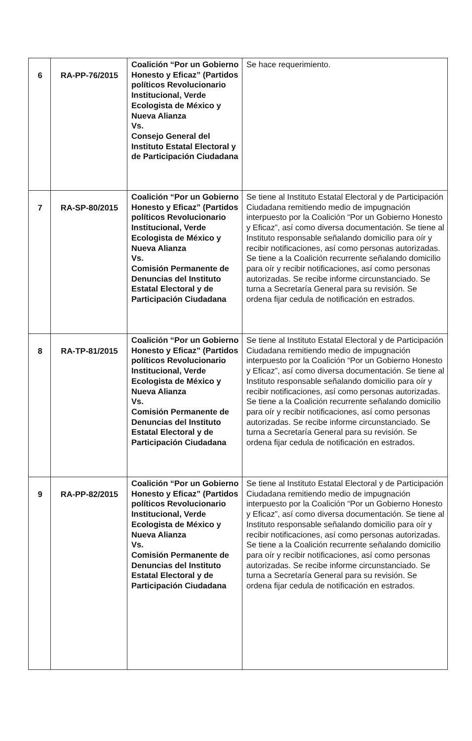| 6 | RA-PP-76/2015 | Coalición “Por un Gobierno Honesto y Eficaz” (Partidos políticos Revolucionario Institucional, Verde Ecologista de México y Nueva Alianza Vs. Consejo General del Instituto Estatal Electoral y de Participación Ciudadana | Se hace requerimiento. |
| 7 | RA-SP-80/2015 | Coalición “Por un Gobierno Honesto y Eficaz” (Partidos políticos Revolucionario Institucional, Verde Ecologista de México y Nueva Alianza Vs. Comisión Permanente de Denuncias del Instituto Estatal Electoral y de Participación Ciudadana | Se tiene al Instituto Estatal Electoral y de Participación Ciudadana remitiendo medio de impugnación interpuesto por la Coalición “Por un Gobierno Honesto y Eficaz”, así como diversa documentación. Se tiene al Instituto responsable señalando domicilio para oír y recibir notificaciones, así como personas autorizadas. Se tiene a la Coalición recurrente señalando domicilio para oír y recibir notificaciones, así como personas autorizadas. Se recibe informe circunstanciado. Se turna a Secretaría General para su revisión. Se ordena fijar cedula de notificación en estrados. |
| 8 | RA-TP-81/2015 | Coalición “Por un Gobierno Honesto y Eficaz” (Partidos políticos Revolucionario Institucional, Verde Ecologista de México y Nueva Alianza Vs. Comisión Permanente de Denuncias del Instituto Estatal Electoral y de Participación Ciudadana | Se tiene al Instituto Estatal Electoral y de Participación Ciudadana remitiendo medio de impugnación interpuesto por la Coalición “Por un Gobierno Honesto y Eficaz”, así como diversa documentación. Se tiene al Instituto responsable señalando domicilio para oír y recibir notificaciones, así como personas autorizadas. Se tiene a la Coalición recurrente señalando domicilio para oír y recibir notificaciones, así como personas autorizadas. Se recibe informe circunstanciado. Se turna a Secretaría General para su revisión. Se ordena fijar cedula de notificación en estrados. |
| 9 | RA-PP-82/2015 | Coalición “Por un Gobierno Honesto y Eficaz” (Partidos políticos Revolucionario Institucional, Verde Ecologista de México y Nueva Alianza Vs. Comisión Permanente de Denuncias del Instituto Estatal Electoral y de Participación Ciudadana | Se tiene al Instituto Estatal Electoral y de Participación Ciudadana remitiendo medio de impugnación interpuesto por la Coalición “Por un Gobierno Honesto y Eficaz”, así como diversa documentación. Se tiene al Instituto responsable señalando domicilio para oír y recibir notificaciones, así como personas autorizadas. Se tiene a la Coalición recurrente señalando domicilio para oír y recibir notificaciones, así como personas autorizadas. Se recibe informe circunstanciado. Se turna a Secretaría General para su revisión. Se ordena fijar cedula de notificación en estrados. |